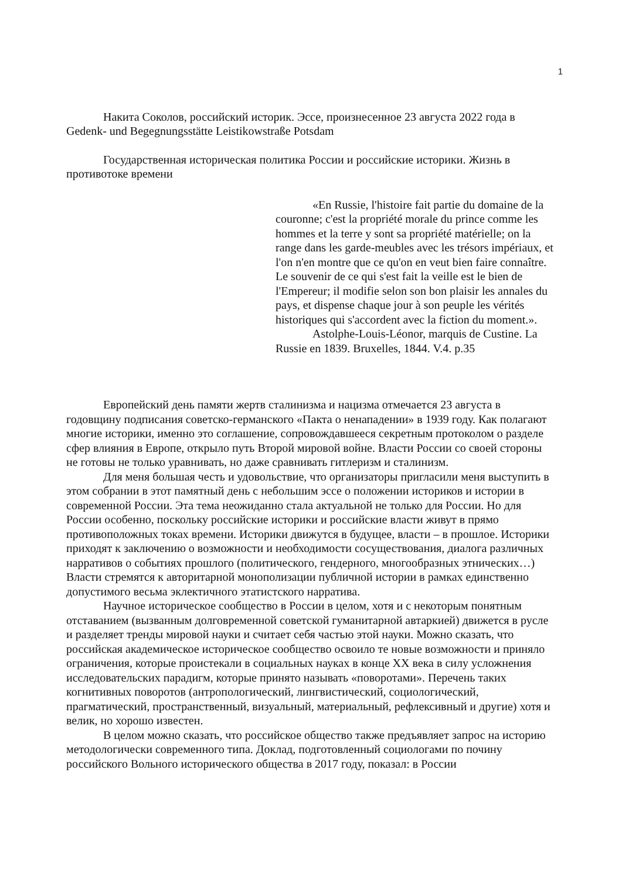1
Накита Соколов, российский историк. Эссе, произнесенное 23 августа 2022 года в Gedenk- und Begegnungsstätte Leistikowstraße Potsdam
Государственная историческая политика России и российские историки. Жизнь в противотоке времени
«En Russie, l'histoire fait partie du domaine de la couronne; c'est la propriété morale du prince comme les hommes et la terre y sont sa propriété matérielle; on la range dans les garde-meubles avec les trésors impériaux, et l'on n'en montre que ce qu'on en veut bien faire connaître. Le souvenir de ce qui s'est fait la veille est le bien de l'Empereur; il modifie selon son bon plaisir les annales du pays, et dispense chaque jour à son peuple les vérités historiques qui s'accordent avec la fiction du moment.».
Astolphe-Louis-Léonor, marquis de Custine. La Russie en 1839. Bruxelles, 1844. V.4. p.35
Европейский день памяти жертв сталинизма и нацизма отмечается 23 августа в годовщину подписания советско-германского «Пакта о ненападении» в 1939 году. Как полагают многие историки, именно это соглашение, сопровождавшееся секретным протоколом о разделе сфер влияния в Европе, открыло путь Второй мировой войне. Власти России со своей стороны не готовы не только уравнивать, но даже сравнивать гитлеризм и сталинизм.
Для меня большая честь и удовольствие, что организаторы пригласили меня выступить в этом собрании в этот памятный день с небольшим эссе о положении историков и истории в современной России. Эта тема неожиданно стала актуальной не только для России. Но для России особенно, поскольку российские историки и российские власти живут в прямо противоположных токах времени. Историки движутся в будущее, власти – в прошлое. Историки приходят к заключению о возможности и необходимости сосуществования, диалога различных нарративов о событиях прошлого (политического, гендерного, многообразных этнических…) Власти стремятся к авторитарной монополизации публичной истории в рамках единственно допустимого весьма эклектичного этатистского нарратива.
Научное историческое сообщество в России в целом, хотя и с некоторым понятным отставанием (вызванным долговременной советской гуманитарной автаркией) движется в русле и разделяет тренды мировой науки и считает себя частью этой науки. Можно сказать, что российская академическое историческое сообщество освоило те новые возможности и приняло ограничения, которые проистекали в социальных науках в конце XX века в силу усложнения исследовательских парадигм, которые принято называть «поворотами». Перечень таких когнитивных поворотов (антропологический, лингвистический, социологический, прагматический, пространственный, визуальный, материальный, рефлексивный и другие) хотя и велик, но хорошо известен.
В целом можно сказать, что российское общество также предъявляет запрос на историю методологически современного типа. Доклад, подготовленный социологами по почину российского Вольного исторического общества в 2017 году, показал: в России